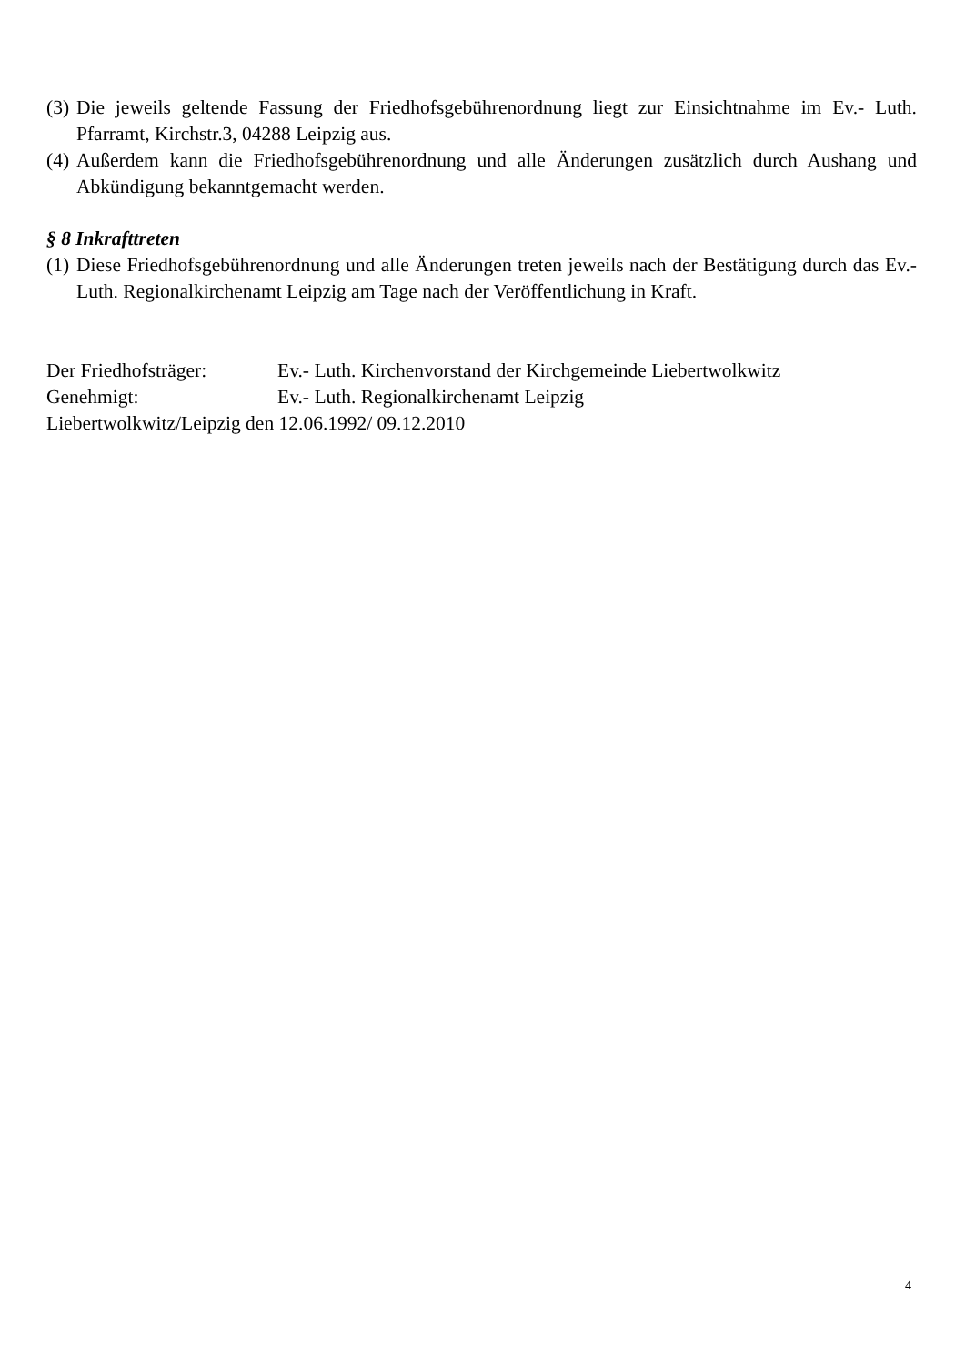(3) Die jeweils geltende Fassung der Friedhofsgebührenordnung liegt zur Einsichtnahme im Ev.- Luth. Pfarramt, Kirchstr.3, 04288 Leipzig aus.
(4) Außerdem kann die Friedhofsgebührenordnung und alle Änderungen zusätzlich durch Aushang und Abkündigung bekanntgemacht werden.
§ 8 Inkrafttreten
(1) Diese Friedhofsgebührenordnung und alle Änderungen treten jeweils nach der Bestätigung durch das Ev.- Luth. Regionalkirchenamt Leipzig am Tage nach der Veröffentlichung in Kraft.
Der Friedhofsträger: Ev.- Luth. Kirchenvorstand der Kirchgemeinde Liebertwolkwitz
Genehmigt: Ev.- Luth. Regionalkirchenamt Leipzig
Liebertwolkwitz/Leipzig den 12.06.1992/ 09.12.2010
4